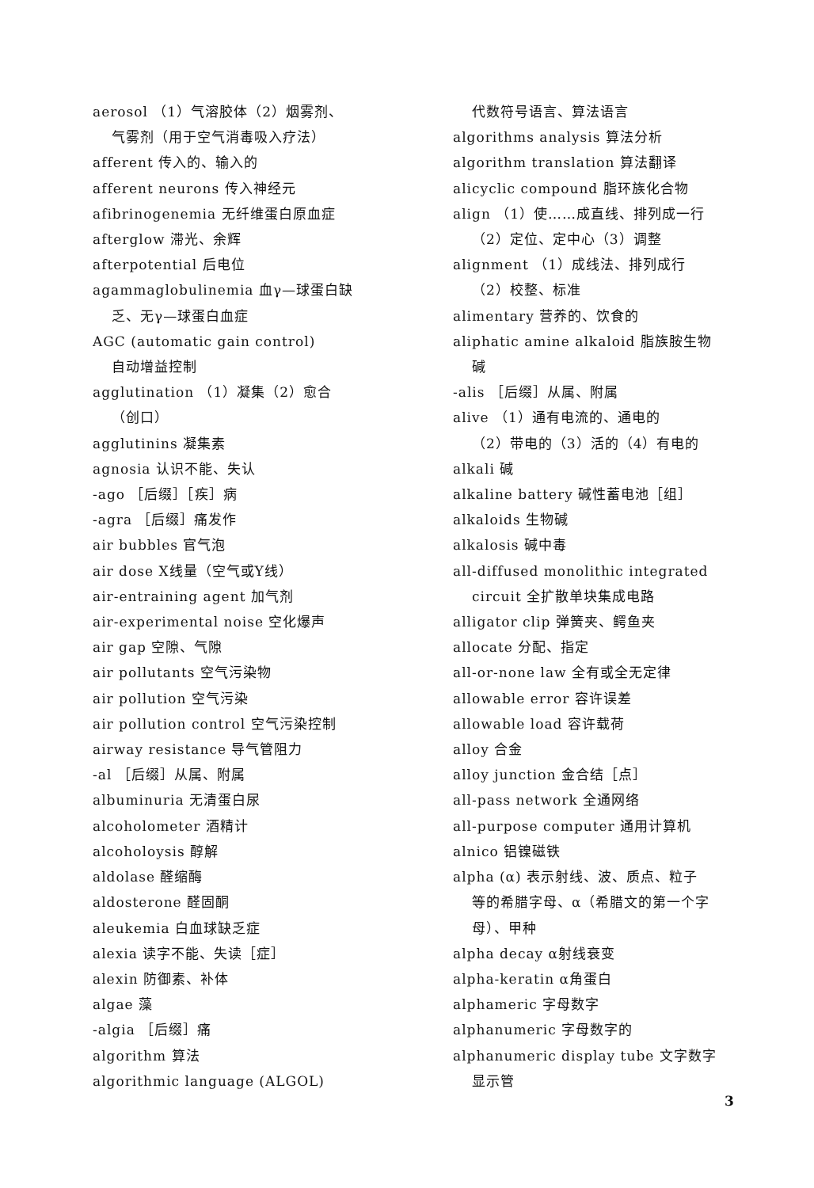aerosol （1）气溶胶体（2）烟雾剂、
气雾剂（用于空气消毒吸入疗法）
afferent 传入的、输入的
afferent neurons 传入神经元
afibrinogenemia 无纤维蛋白原血症
afterglow 滞光、余辉
afterpotential 后电位
agammaglobulinemia 血γ—球蛋白缺
乏、无γ—球蛋白血症
AGC (automatic gain control)
自动增益控制
agglutination （1）凝集（2）愈合
（创口）
agglutinins 凝集素
agnosia 认识不能、失认
-ago ［后缀］［疾］病
-agra ［后缀］痛发作
air bubbles 官气泡
air dose X线量（空气或Y线）
air-entraining agent 加气剂
air-experimental noise 空化爆声
air gap 空隙、气隙
air pollutants 空气污染物
air pollution 空气污染
air pollution control 空气污染控制
airway resistance 导气管阻力
-al ［后缀］从属、附属
albuminuria 无清蛋白尿
alcoholometer 酒精计
alcoholoysis 醇解
aldolase 醛缩酶
aldosterone 醛固酮
aleukemia 白血球缺乏症
alexia 读字不能、失读［症］
alexin 防御素、补体
algae 藻
-algia ［后缀］痛
algorithm 算法
algorithmic language (ALGOL)
代数符号语言、算法语言
algorithms analysis 算法分析
algorithm translation 算法翻译
alicyclic compound 脂环族化合物
align （1）使……成直线、排列成一行
（2）定位、定中心（3）调整
alignment （1）成线法、排列成行
（2）校整、标准
alimentary 营养的、饮食的
aliphatic amine alkaloid 脂族胺生物
碱
-alis ［后缀］从属、附属
alive （1）通有电流的、通电的
（2）带电的（3）活的（4）有电的
alkali 碱
alkaline battery 碱性蓄电池［组］
alkaloids 生物碱
alkalosis 碱中毒
all-diffused monolithic integrated
circuit 全扩散单块集成电路
alligator clip 弹簧夹、鳄鱼夹
allocate 分配、指定
all-or-none law 全有或全无定律
allowable error 容许误差
allowable load 容许载荷
alloy 合金
alloy junction 金合结［点］
all-pass network 全通网络
all-purpose computer 通用计算机
alnico 铝镍磁铁
alpha (α) 表示射线、波、质点、粒子
等的希腊字母、α（希腊文的第一个字
母）、甲种
alpha decay α射线衰变
alpha-keratin α角蛋白
alphameric 字母数字
alphanumeric 字母数字的
alphanumeric display tube 文字数字
显示管
3